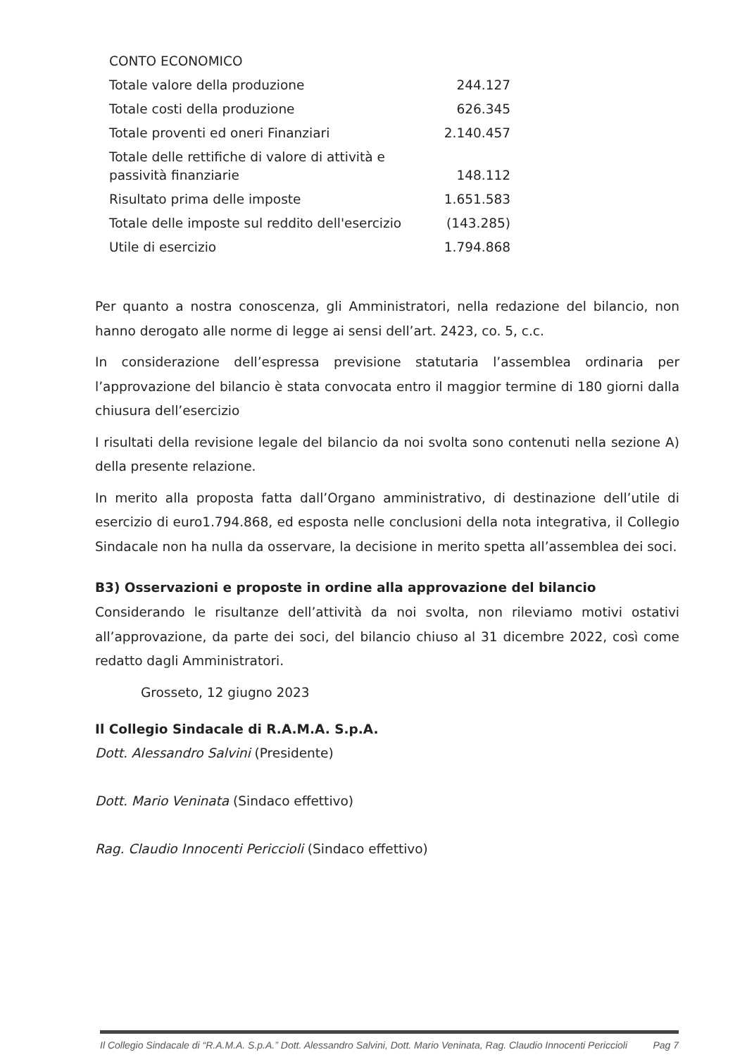| CONTO ECONOMICO | |
| Totale valore della produzione | 244.127 |
| Totale costi della produzione | 626.345 |
| Totale proventi ed oneri Finanziari | 2.140.457 |
| Totale delle rettifiche di valore di attività e passività finanziarie | 148.112 |
| Risultato prima delle imposte | 1.651.583 |
| Totale delle imposte sul reddito dell'esercizio | (143.285) |
| Utile di esercizio | 1.794.868 |
Per quanto a nostra conoscenza, gli Amministratori, nella redazione del bilancio, non hanno derogato alle norme di legge ai sensi dell’art. 2423, co. 5, c.c.
In considerazione dell’espressa previsione statutaria l’assemblea ordinaria per l’approvazione del bilancio è stata convocata entro il maggior termine di 180 giorni dalla chiusura dell’esercizio
I risultati della revisione legale del bilancio da noi svolta sono contenuti nella sezione A) della presente relazione.
In merito alla proposta fatta dall’Organo amministrativo, di destinazione dell’utile di esercizio di euro1.794.868, ed esposta nelle conclusioni della nota integrativa, il Collegio Sindacale non ha nulla da osservare, la decisione in merito spetta all’assemblea dei soci.
B3) Osservazioni e proposte in ordine alla approvazione del bilancio
Considerando le risultanze dell’attività da noi svolta, non rileviamo motivi ostativi all’approvazione, da parte dei soci, del bilancio chiuso al 31 dicembre 2022, così come redatto dagli Amministratori.
Grosseto, 12 giugno 2023
Il Collegio Sindacale di R.A.M.A. S.p.A.
Dott. Alessandro Salvini (Presidente)
Dott. Mario Veninata (Sindaco effettivo)
Rag. Claudio Innocenti Periccioli (Sindaco effettivo)
Il Collegio Sindacale di “R.A.M.A. S.p.A.” Dott. Alessandro Salvini, Dott. Mario Veninata, Rag. Claudio Innocenti Periccioli Pag 7